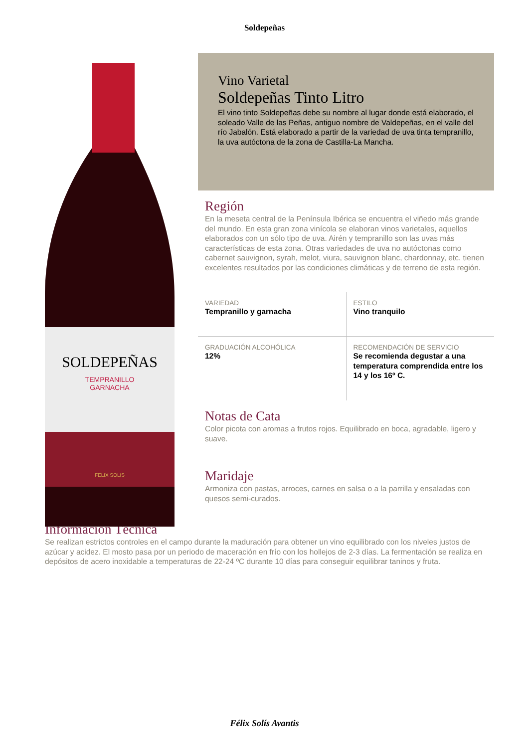Soldepeñas
SOLDEPEÑAS
TEMPRANILLO
GARNACHA
FELIX SOLIS
Vino Varietal
Soldepeñas Tinto Litro
El vino tinto Soldepeñas debe su nombre al lugar donde está elaborado, el soleado Valle de las Peñas, antiguo nombre de Valdepeñas, en el valle del río Jabalón. Está elaborado a partir de la variedad de uva tinta tempranillo, la uva autóctona de la zona de Castilla-La Mancha.
Región
En la meseta central de la Península Ibérica se encuentra el viñedo más grande del mundo. En esta gran zona vinícola se elaboran vinos varietales, aquellos elaborados con un sólo tipo de uva. Airén y tempranillo son las uvas más características de esta zona. Otras variedades de uva no autóctonas como cabernet sauvignon, syrah, melot, viura, sauvignon blanc, chardonnay, etc. tienen excelentes resultados por las condiciones climáticas y de terreno de esta región.
| VARIEDAD Tempranillo y garnacha | ESTILO Vino tranquilo |
| GRADUACIÓN ALCOHÓLICA 12% | RECOMENDACIÓN DE SERVICIO Se recomienda degustar a una temperatura comprendida entre los 14 y los 16º C. |
Notas de Cata
Color picota con aromas a frutos rojos. Equilibrado en boca, agradable, ligero y suave.
Maridaje
Armoniza con pastas, arroces, carnes en salsa o a la parrilla y ensaladas con quesos semi-curados.
Información Técnica
Se realizan estrictos controles en el campo durante la maduración para obtener un vino equilibrado con los niveles justos de azúcar y acidez. El mosto pasa por un periodo de maceración en frío con los hollejos de 2-3 días. La fermentación se realiza en depósitos de acero inoxidable a temperaturas de 22-24 ºC durante 10 días para conseguir equilibrar taninos y fruta.
Félix Solís Avantis